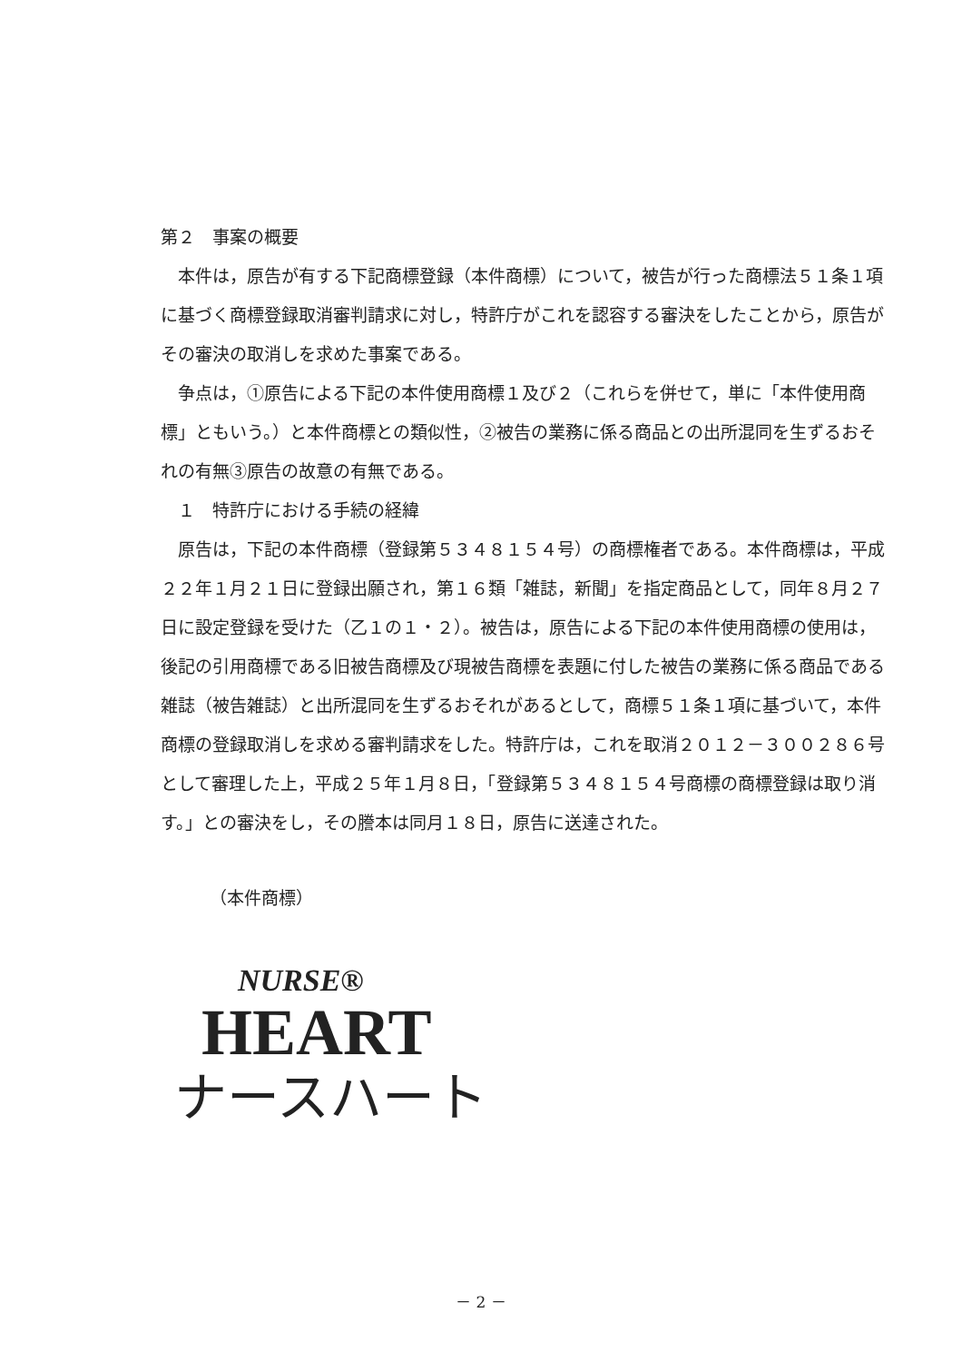第２　事案の概要
本件は，原告が有する下記商標登録（本件商標）について，被告が行った商標法５１条１項に基づく商標登録取消審判請求に対し，特許庁がこれを認容する審決をしたことから，原告がその審決の取消しを求めた事案である。
争点は，①原告による下記の本件使用商標１及び２（これらを併せて，単に「本件使用商標」ともいう。）と本件商標との類似性，②被告の業務に係る商品との出所混同を生ずるおそれの有無③原告の故意の有無である。
　１　特許庁における手続の経緯
原告は，下記の本件商標（登録第５３４８１５４号）の商標権者である。本件商標は，平成２２年１月２１日に登録出願され，第１６類「雑誌，新聞」を指定商品として，同年８月２７日に設定登録を受けた（乙１の１・２）。被告は，原告による下記の本件使用商標の使用は，後記の引用商標である旧被告商標及び現被告商標を表題に付した被告の業務に係る商品である雑誌（被告雑誌）と出所混同を生ずるおそれがあるとして，商標５１条１項に基づいて，本件商標の登録取消しを求める審判請求をした。特許庁は，これを取消２０１２－３００２８６号として審理した上，平成２５年１月８日，「登録第５３４８１５４号商標の商標登録は取り消す。」との審決をし，その謄本は同月１８日，原告に送達された。
（本件商標）
NURSE®
HEART
ナースハート
－ 2 －